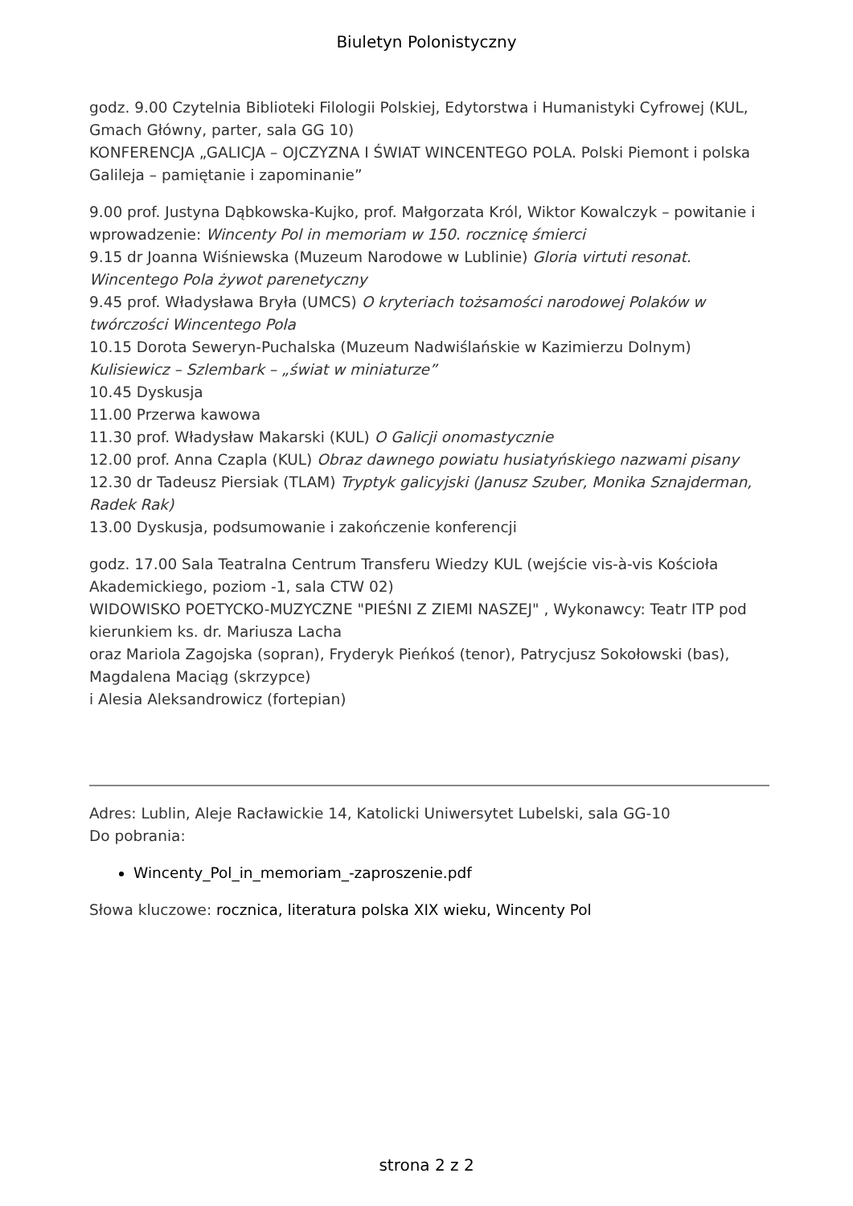Biuletyn Polonistyczny
godz. 9.00 Czytelnia Biblioteki Filologii Polskiej, Edytorstwa i Humanistyki Cyfrowej (KUL, Gmach Główny, parter, sala GG 10)
KONFERENCJA „GALICJA – OJCZYZNA I ŚWIAT WINCENTEGO POLA. Polski Piemont i polska Galileja – pamiętanie i zapominanie”
9.00 prof. Justyna Dąbkowska-Kujko, prof. Małgorzata Król, Wiktor Kowalczyk – powitanie i wprowadzenie: Wincenty Pol in memoriam w 150. rocznicę śmierci
9.15 dr Joanna Wiśniewska (Muzeum Narodowe w Lublinie) Gloria virtuti resonat. Wincentego Pola żywot parenetyczny
9.45 prof. Władysława Bryła (UMCS) O kryteriach tożsamości narodowej Polaków w twórczości Wincentego Pola
10.15 Dorota Seweryn-Puchalska (Muzeum Nadwiślańskie w Kazimierzu Dolnym) Kulisiewicz – Szlembark – „świat w miniaturze”
10.45 Dyskusja
11.00 Przerwa kawowa
11.30 prof. Władysław Makarski (KUL) O Galicji onomastycznie
12.00 prof. Anna Czapla (KUL) Obraz dawnego powiatu husiatyńskiego nazwami pisany
12.30 dr Tadeusz Piersiak (TLAM) Tryptyk galicyjski (Janusz Szuber, Monika Sznajderman, Radek Rak)
13.00 Dyskusja, podsumowanie i zakończenie konferencji
godz. 17.00 Sala Teatralna Centrum Transferu Wiedzy KUL (wejście vis-à-vis Kościoła Akademickiego, poziom -1, sala CTW 02)
WIDOWISKO POETYCKO-MUZYCZNE "PIEŚNI Z ZIEMI NASZEJ" , Wykonawcy: Teatr ITP pod kierunkiem ks. dr. Mariusza Lacha
oraz Mariola Zagojska (sopran), Fryderyk Pieńkoś (tenor), Patrycjusz Sokołowski (bas), Magdalena Maciąg (skrzypce)
i Alesia Aleksandrowicz (fortepian)
Adres: Lublin, Aleje Racławickie 14, Katolicki Uniwersytet Lubelski, sala GG-10
Do pobrania:
Wincenty_Pol_in_memoriam_-zaproszenie.pdf
Słowa kluczowe: rocznica, literatura polska XIX wieku, Wincenty Pol
strona 2 z 2